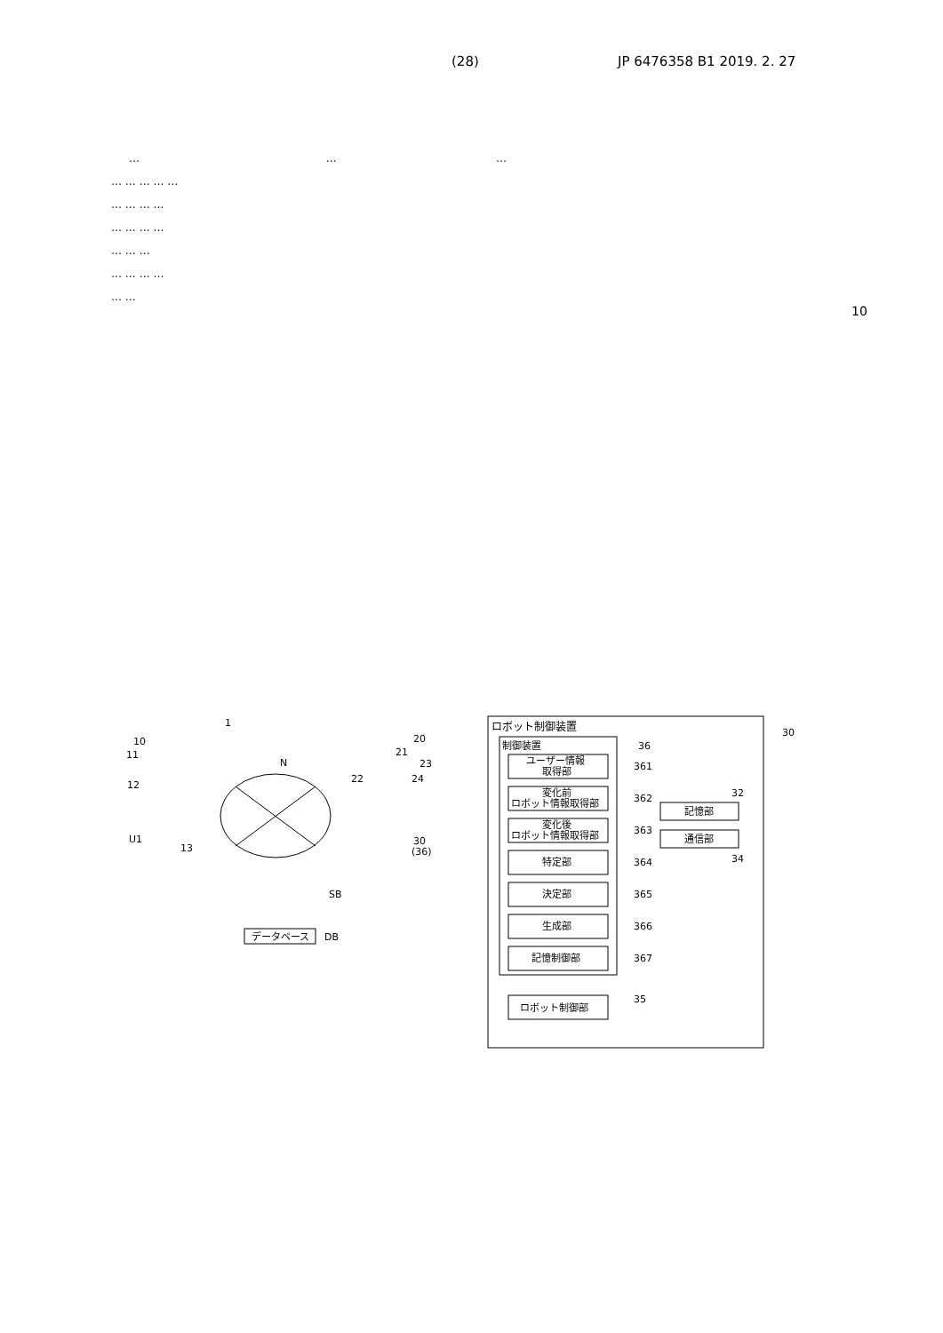(28) JP 6476358 B1 2019. 2. 27
… … …
… … … … …
… … … …
… … … …
… … …
… … … …
… …
10
1
N
データベース
DB
SB
10
11
12
U1
13
20
21
22
23
24
30
(36)
ロボット制御装置
30
制御装置
36
ユーザー情報
取得部
361
変化前
ロボット情報取得部
362
変化後
ロボット情報取得部
363
特定部
364
決定部
365
生成部
366
記憶制御部
367
ロボット制御部
35
記憶部
32
通信部
34